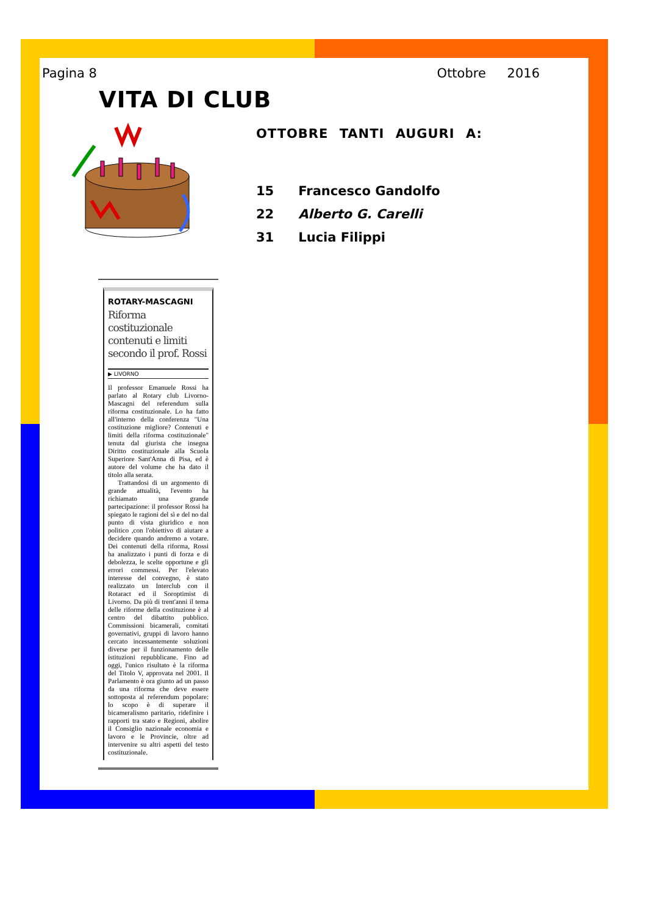Pagina 8 Ottobre 2016
VITA DI CLUB
OTTOBRE TANTI AUGURI A:
15 Francesco Gandolfo
22 Alberto G. Carelli
31 Lucia Filippi
ROTARY-MASCAGNI
Riforma costituzionale contenuti e limiti secondo il prof. Rossi
▶ LIVORNO
Il professor Emanuele Rossi ha parlato al Rotary club Livorno-Mascagni del referendum sulla riforma costituzionale. Lo ha fatto all'interno della conferenza "Una costituzione migliore? Contenuti e limiti della riforma costituzionale" tenuta dal giurista che insegna Diritto costituzionale alla Scuola Superiore Sant'Anna di Pisa, ed è autore del volume che ha dato il titolo alla serata.
Trattandosi di un argomento di grande attualità, l'evento ha richiamato una grande partecipazione: il professor Rossi ha spiegato le ragioni del sì e del no dal punto di vista giuridico e non politico ,con l'obiettivo di aiutare a decidere quando andremo a votare. Dei contenuti della riforma, Rossi ha analizzato i punti di forza e di debolezza, le scelte opportune e gli errori commessi. Per l'elevato interesse del convegno, è stato realizzato un Interclub con il Rotaract ed il Soroptimist di Livorno. Da più di trent'anni il tema delle riforme della costituzione è al centro del dibattito pubblico. Commissioni bicamerali, comitati governativi, gruppi di lavoro hanno cercato incessantemente soluzioni diverse per il funzionamento delle istituzioni repubblicane. Fino ad oggi, l'unico risultato è la riforma del Titolo V, approvata nel 2001. Il Parlamento è ora giunto ad un passo da una riforma che deve essere sottoposta al referendum popolare: lo scopo è di superare il bicameralismo paritario, ridefinire i rapporti tra stato e Regioni, abolire il Consiglio nazionale economia e lavoro e le Provincie, oltre ad intervenire su altri aspetti del testo costituzionale.